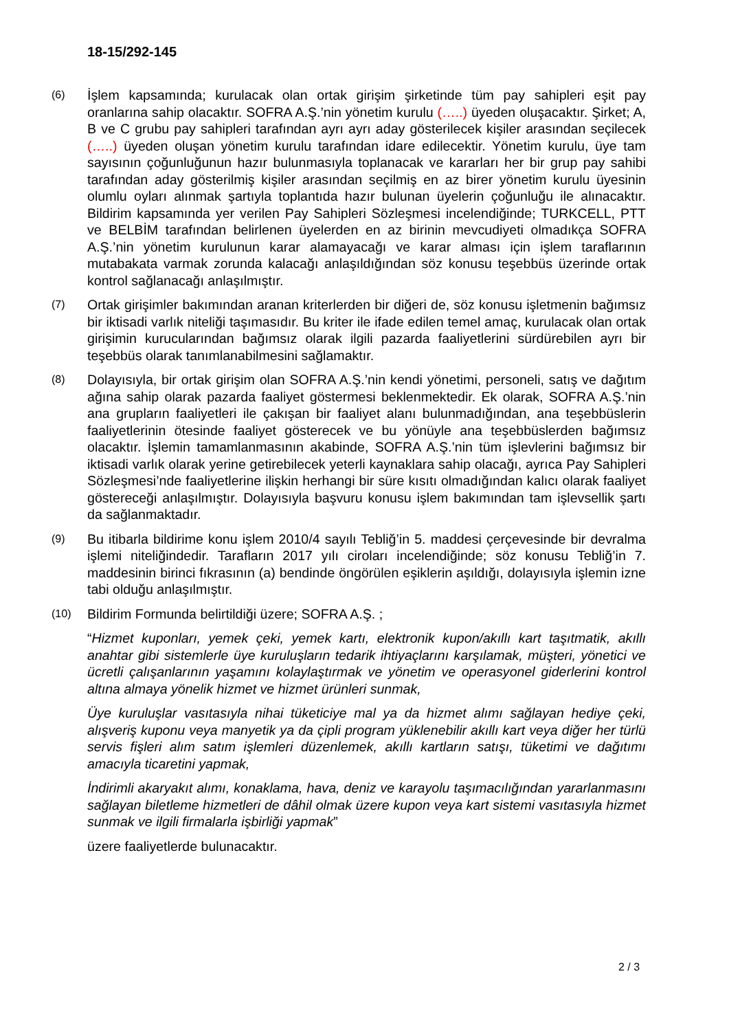18-15/292-145
(6)
İşlem kapsamında; kurulacak olan ortak girişim şirketinde tüm pay sahipleri eşit pay oranlarına sahip olacaktır. SOFRA A.Ş.’nin yönetim kurulu (…..) üyeden oluşacaktır. Şirket; A, B ve C grubu pay sahipleri tarafından ayrı ayrı aday gösterilecek kişiler arasından seçilecek (…..) üyeden oluşan yönetim kurulu tarafından idare edilecektir. Yönetim kurulu, üye tam sayısının çoğunluğunun hazır bulunmasıyla toplanacak ve kararları her bir grup pay sahibi tarafından aday gösterilmiş kişiler arasından seçilmiş en az birer yönetim kurulu üyesinin olumlu oyları alınmak şartıyla toplantıda hazır bulunan üyelerin çoğunluğu ile alınacaktır. Bildirim kapsamında yer verilen Pay Sahipleri Sözleşmesi incelendiğinde; TURKCELL, PTT ve BELBİM tarafından belirlenen üyelerden en az birinin mevcudiyeti olmadıkça SOFRA A.Ş.’nin yönetim kurulunun karar alamayacağı ve karar alması için işlem taraflarının mutabakata varmak zorunda kalacağı anlaşıldığından söz konusu teşebbüs üzerinde ortak kontrol sağlanacağı anlaşılmıştır.
(7)
Ortak girişimler bakımından aranan kriterlerden bir diğeri de, söz konusu işletmenin bağımsız bir iktisadi varlık niteliği taşımasıdır. Bu kriter ile ifade edilen temel amaç, kurulacak olan ortak girişimin kurucularından bağımsız olarak ilgili pazarda faaliyetlerini sürdürebilen ayrı bir teşebbüs olarak tanımlanabilmesini sağlamaktır.
(8)
Dolayısıyla, bir ortak girişim olan SOFRA A.Ş.’nin kendi yönetimi, personeli, satış ve dağıtım ağına sahip olarak pazarda faaliyet göstermesi beklenmektedir. Ek olarak, SOFRA A.Ş.’nin ana grupların faaliyetleri ile çakışan bir faaliyet alanı bulunmadığından, ana teşebbüslerin faaliyetlerinin ötesinde faaliyet gösterecek ve bu yönüyle ana teşebbüslerden bağımsız olacaktır. İşlemin tamamlanmasının akabinde, SOFRA A.Ş.’nin tüm işlevlerini bağımsız bir iktisadi varlık olarak yerine getirebilecek yeterli kaynaklara sahip olacağı, ayrıca Pay Sahipleri Sözleşmesi’nde faaliyetlerine ilişkin herhangi bir süre kısıtı olmadığından kalıcı olarak faaliyet göstereceği anlaşılmıştır. Dolayısıyla başvuru konusu işlem bakımından tam işlevsellik şartı da sağlanmaktadır.
(9)
Bu itibarla bildirime konu işlem 2010/4 sayılı Tebliğ’in 5. maddesi çerçevesinde bir devralma işlemi niteliğindedir. Tarafların 2017 yılı ciroları incelendiğinde; söz konusu Tebliğ’in 7. maddesinin birinci fıkrasının (a) bendinde öngörülen eşiklerin aşıldığı, dolayısıyla işlemin izne tabi olduğu anlaşılmıştır.
(10)
Bildirim Formunda belirtildiği üzere; SOFRA A.Ş. ;
“Hizmet kuponları, yemek çeki, yemek kartı, elektronik kupon/akıllı kart taşıtmatik, akıllı anahtar gibi sistemlerle üye kuruluşların tedarik ihtiyaçlarını karşılamak, müşteri, yönetici ve ücretli çalışanlarının yaşamını kolaylaştırmak ve yönetim ve operasyonel giderlerini kontrol altına almaya yönelik hizmet ve hizmet ürünleri sunmak,
Üye kuruluşlar vasıtasıyla nihai tüketiciye mal ya da hizmet alımı sağlayan hediye çeki, alışveriş kuponu veya manyetik ya da çipli program yüklenebilir akıllı kart veya diğer her türlü servis fişleri alım satım işlemleri düzenlemek, akıllı kartların satışı, tüketimi ve dağıtımı amacıyla ticaretini yapmak,
İndirimli akaryakıt alımı, konaklama, hava, deniz ve karayolu taşımacılığından yararlanmasını sağlayan biletleme hizmetleri de dâhil olmak üzere kupon veya kart sistemi vasıtasıyla hizmet sunmak ve ilgili firmalarla işbirliği yapmak”
üzere faaliyetlerde bulunacaktır.
2 / 3